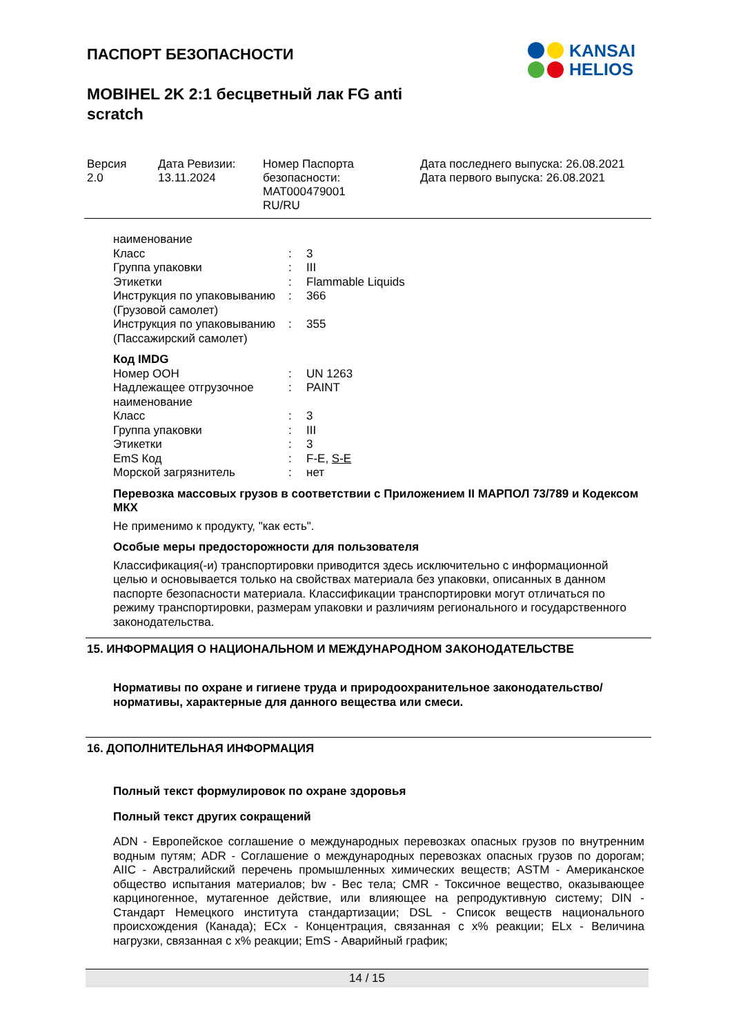ПАСПОРТ БЕЗОПАСНОСТИ
KANSAI
HELIOS
MOBIHEL 2K 2:1 бесцветный лак FG anti
scratch
Версия
2.0
Дата Ревизии:
13.11.2024
Номер Паспорта
безопасности:
MAT000479001
RU/RU
Дата последнего выпуска: 26.08.2021
Дата первого выпуска: 26.08.2021
| наименование | | |
| Класс | : | 3 |
| Группа упаковки | : | III |
| Этикетки | : | Flammable Liquids |
| Инструкция по упаковыванию (Грузовой самолет) | : | 366 |
| Инструкция по упаковыванию (Пассажирский самолет) | : | 355 |
| Код IMDG | | |
| Номер ООН | : | UN 1263 |
| Надлежащее отгрузочное наименование | : | PAINT |
| Класс | : | 3 |
| Группа упаковки | : | III |
| Этикетки | : | 3 |
| EmS Код | : | F-E, S-E |
| Морской загрязнитель | : | нет |
Перевозка массовых грузов в соответствии с Приложением II МАРПОЛ 73/789 и Кодексом МКХ
Не применимо к продукту, "как есть".
Особые меры предосторожности для пользователя
Классификация(-и) транспортировки приводится здесь исключительно с информационной целью и основывается только на свойствах материала без упаковки, описанных в данном паспорте безопасности материала. Классификации транспортировки могут отличаться по режиму транспортировки, размерам упаковки и различиям регионального и государственного законодательства.
15. ИНФОРМАЦИЯ О НАЦИОНАЛЬНОМ И МЕЖДУНАРОДНОМ ЗАКОНОДАТЕЛЬСТВЕ
Нормативы по охране и гигиене труда и природоохранительное законодательство/нормативы, характерные для данного вещества или смеси.
16. ДОПОЛНИТЕЛЬНАЯ ИНФОРМАЦИЯ
Полный текст формулировок по охране здоровья
Полный текст других сокращений
ADN - Европейское соглашение о международных перевозках опасных грузов по внутренним водным путям; ADR - Соглашение о международных перевозках опасных грузов по дорогам; AIIC - Австралийский перечень промышленных химических веществ; ASTM - Американское общество испытания материалов; bw - Вес тела; CMR - Токсичное вещество, оказывающее карциногенное, мутагенное действие, или влияющее на репродуктивную систему; DIN - Стандарт Немецкого института стандартизации; DSL - Список веществ национального происхождения (Канада); ECx - Концентрация, связанная с x% реакции; ELx - Величина нагрузки, связанная с x% реакции; EmS - Аварийный график;
14 / 15